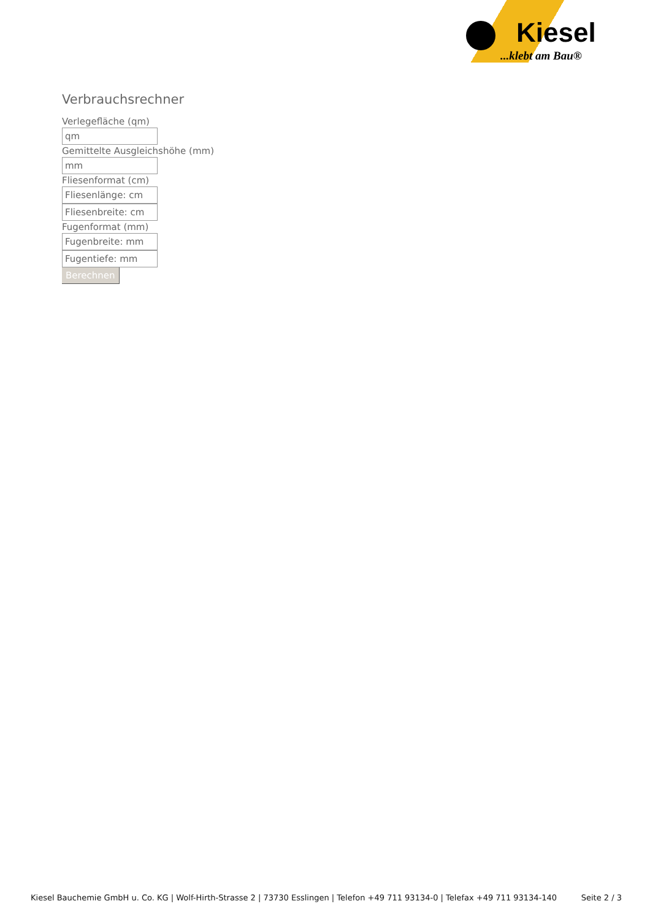Kiesel
...klebt am Bau®
Verbrauchsrechner
Verlegefläche (qm)
qm
Gemittelte Ausgleichshöhe (mm)
mm
Fliesenformat (cm)
Fliesenlänge: cm
Fliesenbreite: cm
Fugenformat (mm)
Fugenbreite: mm
Fugentiefe: mm
Berechnen
Kiesel Bauchemie GmbH u. Co. KG | Wolf-Hirth-Strasse 2 | 73730 Esslingen | Telefon +49 711 93134-0 | Telefax +49 711 93134-140 Seite 2 / 3